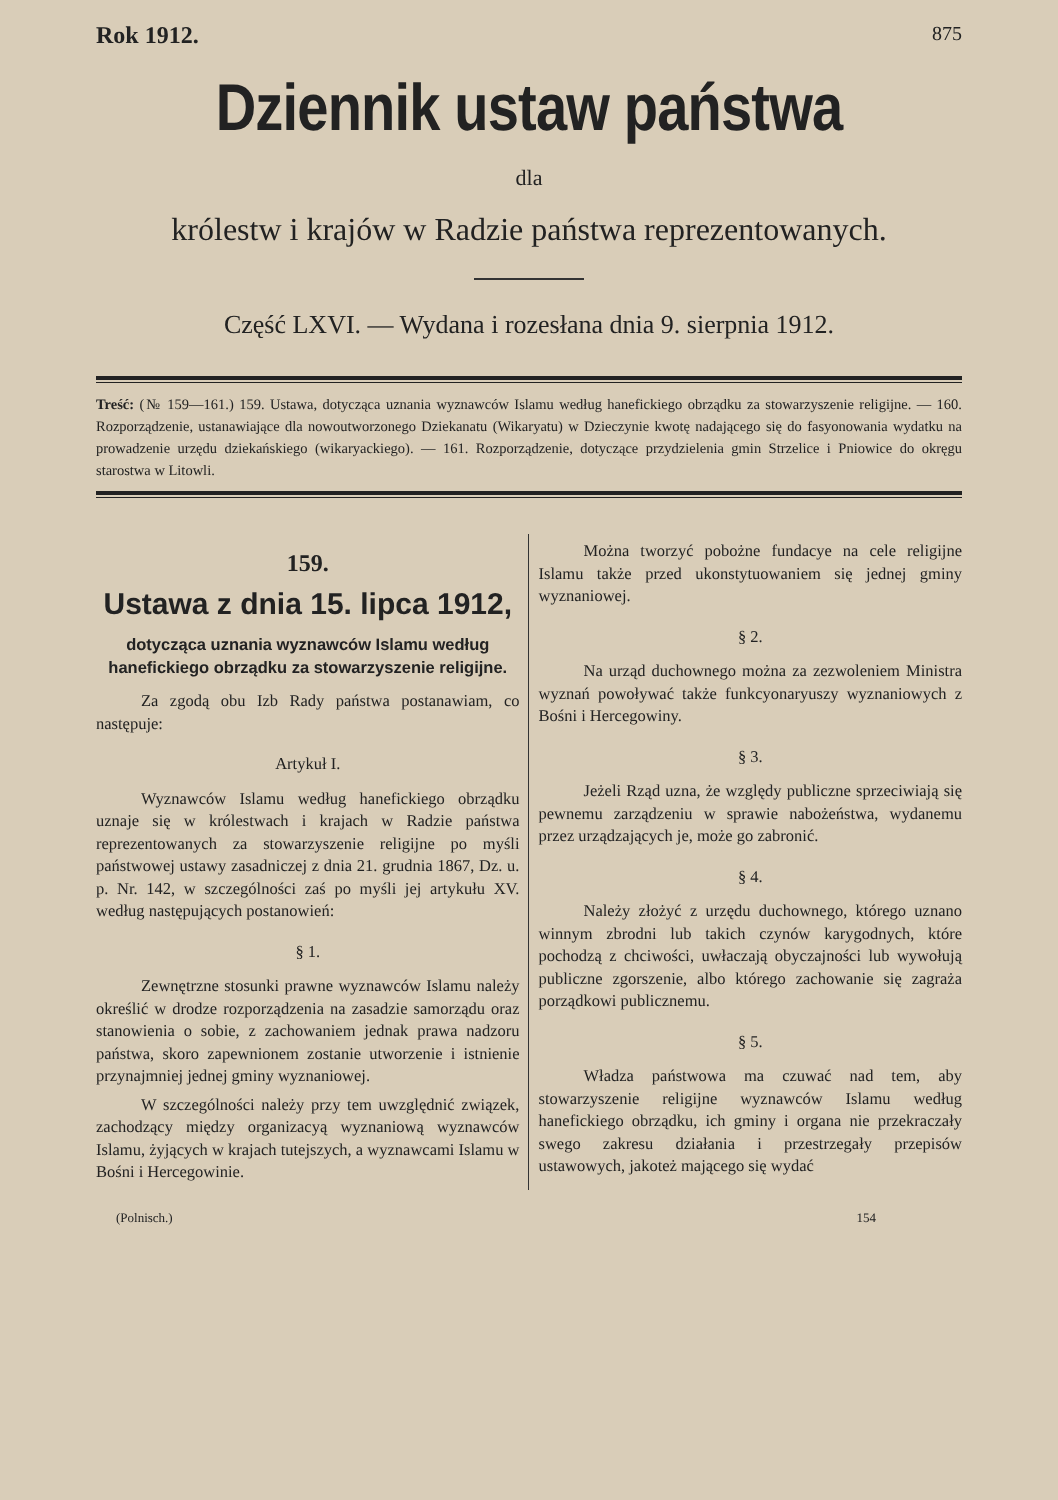Rok 1912. 875
Dziennik ustaw państwa
dla
królestw i krajów w Radzie państwa reprezentowanych.
Część LXVI. — Wydana i rozesłana dnia 9. sierpnia 1912.
Treść: (№ 159—161.) 159. Ustawa, dotycząca uznania wyznawców Islamu według hanefickiego obrządku za stowarzyszenie religijne. — 160. Rozporządzenie, ustanawiające dla nowoutworzonego Dziekanatu (Wikaryatu) w Dzieczynie kwotę nadającego się do fasyonowania wydatku na prowadzenie urzędu dziekańskiego (wikaryackiego). — 161. Rozporządzenie, dotyczące przydzielenia gmin Strzelice i Pniowice do okręgu starostwa w Litowli.
159.
Ustawa z dnia 15. lipca 1912,
dotycząca uznania wyznawców Islamu według hanefickiego obrządku za stowarzyszenie religijne.
Za zgodą obu Izb Rady państwa postanawiam, co następuje:
Artykuł I.
Wyznawców Islamu według hanefickiego obrządku uznaje się w królestwach i krajach w Radzie państwa reprezentowanych za stowarzyszenie religijne po myśli państwowej ustawy zasadniczej z dnia 21. grudnia 1867, Dz. u. p. Nr. 142, w szczególności zaś po myśli jej artykułu XV. według następujących postanowień:
§ 1.
Zewnętrzne stosunki prawne wyznawców Islamu należy określić w drodze rozporządzenia na zasadzie samorządu oraz stanowienia o sobie, z zachowaniem jednak prawa nadzoru państwa, skoro zapewnionem zostanie utworzenie i istnienie przynajmniej jednej gminy wyznaniowej.
W szczególności należy przy tem uwzględnić związek, zachodzący między organizacyą wyznaniową wyznawców Islamu, żyjących w krajach tutejszych, a wyznawcami Islamu w Bośni i Hercegowinie.
Można tworzyć pobożne fundacye na cele religijne Islamu także przed ukonstytuowaniem się jednej gminy wyznaniowej.
§ 2.
Na urząd duchownego można za zezwoleniem Ministra wyznań powoływać także funkcyonaryuszy wyznaniowych z Bośni i Hercegowiny.
§ 3.
Jeżeli Rząd uzna, że względy publiczne sprzeciwiają się pewnemu zarządzeniu w sprawie nabożeństwa, wydanemu przez urządzających je, może go zabronić.
§ 4.
Należy złożyć z urzędu duchownego, którego uznano winnym zbrodni lub takich czynów karygodnych, które pochodzą z chciwości, uwłaczają obyczajności lub wywołują publiczne zgorszenie, albo którego zachowanie się zagraża porządkowi publicznemu.
§ 5.
Władza państwowa ma czuwać nad tem, aby stowarzyszenie religijne wyznawców Islamu według hanefickiego obrządku, ich gminy i organa nie przekraczały swego zakresu działania i przestrzegały przepisów ustawowych, jakoteż mającego się wydać
(Polnisch.) 154